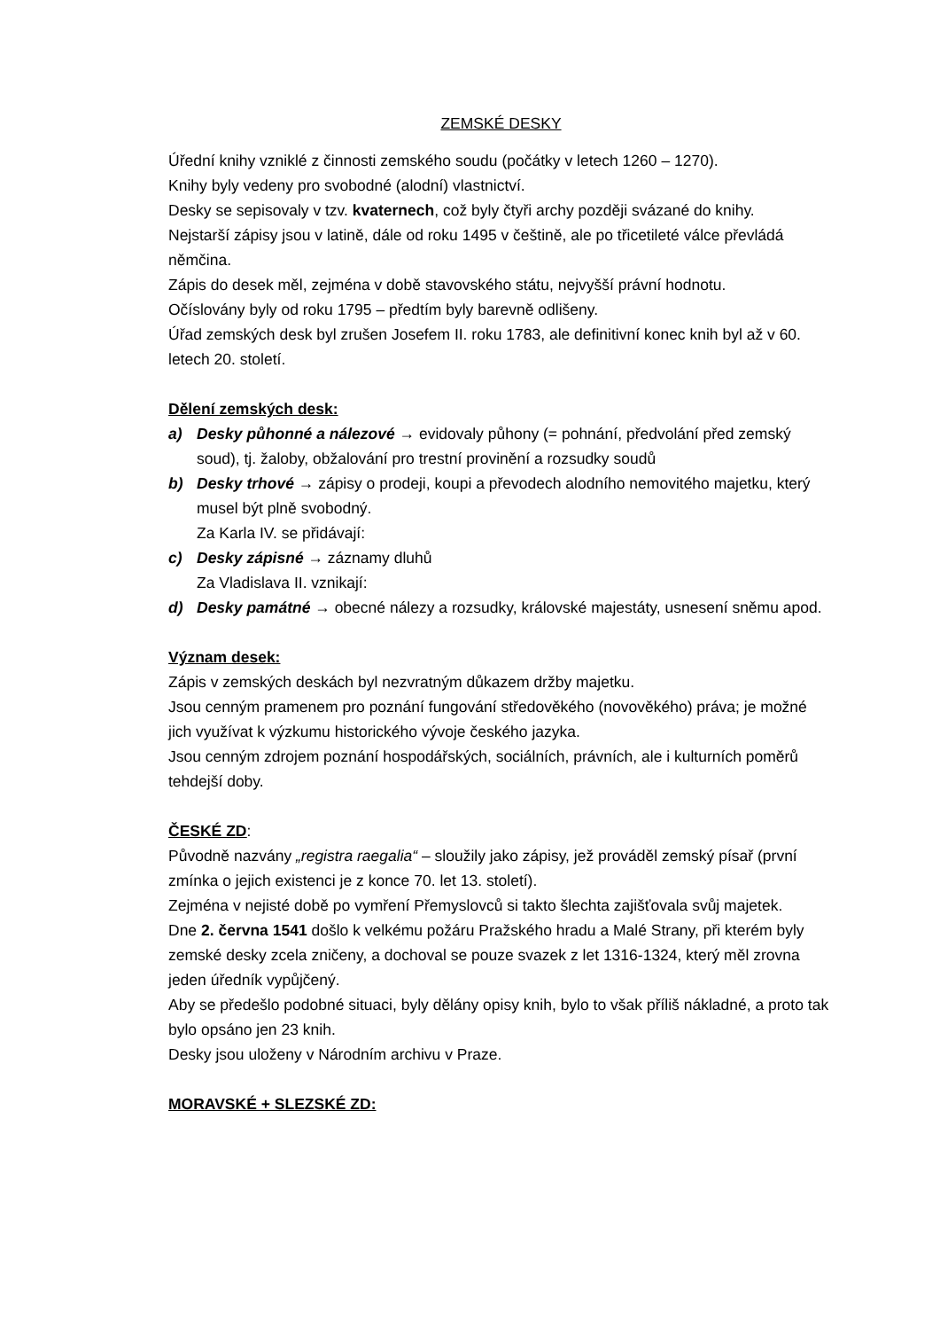ZEMSKÉ DESKY
Úřední knihy vzniklé z činnosti zemského soudu (počátky v letech 1260 – 1270).
Knihy byly vedeny pro svobodné (alodní) vlastnictví.
Desky se sepisovaly v tzv. kvaternech, což byly čtyři archy později svázané do knihy.
Nejstarší zápisy jsou v latině, dále od roku 1495 v češtině, ale po třicetileté válce převládá němčina.
Zápis do desek měl, zejména v době stavovského státu, nejvyšší právní hodnotu.
Očíslovány byly od roku 1795 – předtím byly barevně odlišeny.
Úřad zemských desk byl zrušen Josefem II. roku 1783, ale definitivní konec knih byl až v 60. letech 20. století.
Dělení zemských desk:
a) Desky půhonné a nálezové → evidovaly půhony (= pohnání, předvolání před zemský soud), tj. žaloby, obžalování pro trestní provinění a rozsudky soudů
b) Desky trhové → zápisy o prodeji, koupi a převodech alodního nemovitého majetku, který musel být plně svobodný.
Za Karla IV. se přidávají:
c) Desky zápisné → záznamy dluhů
Za Vladislava II. vznikají:
d) Desky památné → obecné nálezy a rozsudky, královské majestáty, usnesení sněmu apod.
Význam desek:
Zápis v zemských deskách byl nezvratným důkazem držby majetku.
Jsou cenným pramenem pro poznání fungování středověkého (novověkého) práva; je možné jich využívat k výzkumu historického vývoje českého jazyka.
Jsou cenným zdrojem poznání hospodářských, sociálních, právních, ale i kulturních poměrů tehdejší doby.
ČESKÉ ZD:
Původně nazvány „registra raegalia“ – sloužily jako zápisy, jež prováděl zemský písař (první zmínka o jejich existenci je z konce 70. let 13. století).
Zejména v nejisté době po vymření Přemyslovců si takto šlechta zajišťovala svůj majetek.
Dne 2. června 1541 došlo k velkému požáru Pražského hradu a Malé Strany, při kterém byly zemské desky zcela zničeny, a dochoval se pouze svazek z let 1316-1324, který měl zrovna jeden úředník vypůjčený.
Aby se předešlo podobné situaci, byly dělány opisy knih, bylo to však příliš nákladné, a proto tak bylo opsáno jen 23 knih.
Desky jsou uloženy v Národním archivu v Praze.
MORAVSKÉ + SLEZSKÉ ZD: